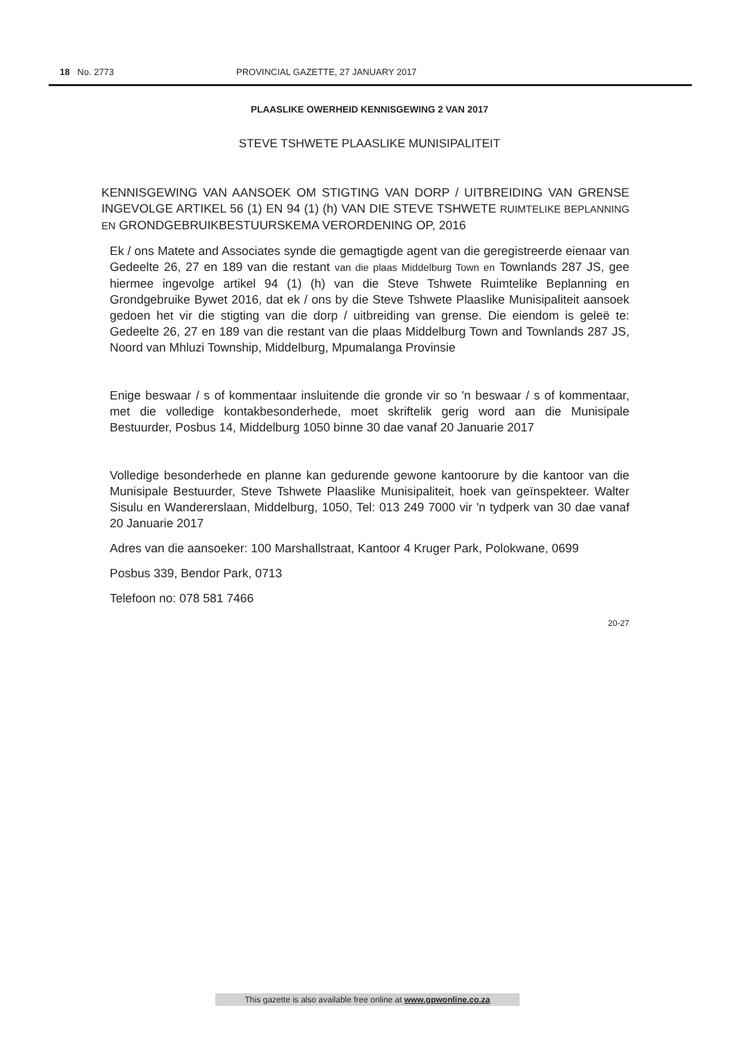18 No. 2773 PROVINCIAL GAZETTE, 27 JANUARY 2017
PLAASLIKE OWERHEID KENNISGEWING 2 VAN 2017
STEVE TSHWETE PLAASLIKE MUNISIPALITEIT
KENNISGEWING VAN AANSOEK OM STIGTING VAN DORP / UITBREIDING VAN GRENSE INGEVOLGE ARTIKEL 56 (1) EN 94 (1) (h) VAN DIE STEVE TSHWETE RUIMTELIKE BEPLANNING EN GRONDGEBRUIKBESTUURSKEMA VERORDENING OP, 2016
Ek / ons Matete and Associates synde die gemagtigde agent van die geregistreerde eienaar van Gedeelte 26, 27 en 189 van die restant van die plaas Middelburg Town en Townlands 287 JS, gee hiermee ingevolge artikel 94 (1) (h) van die Steve Tshwete Ruimtelike Beplanning en Grondgebruike Bywet 2016, dat ek / ons by die Steve Tshwete Plaaslike Munisipaliteit aansoek gedoen het vir die stigting van die dorp / uitbreiding van grense. Die eiendom is geleë te: Gedeelte 26, 27 en 189 van die restant van die plaas Middelburg Town and Townlands 287 JS, Noord van Mhluzi Township, Middelburg, Mpumalanga Provinsie
Enige beswaar / s of kommentaar insluitende die gronde vir so 'n beswaar / s of kommentaar, met die volledige kontakbesonderhede, moet skriftelik gerig word aan die Munisipale Bestuurder, Posbus 14, Middelburg 1050 binne 30 dae vanaf 20 Januarie 2017
Volledige besonderhede en planne kan gedurende gewone kantoorure by die kantoor van die Munisipale Bestuurder, Steve Tshwete Plaaslike Munisipaliteit, hoek van geïnspekteer. Walter Sisulu en Wandererslaan, Middelburg, 1050, Tel: 013 249 7000 vir 'n tydperk van 30 dae vanaf 20 Januarie 2017
Adres van die aansoeker: 100 Marshallstraat, Kantoor 4 Kruger Park, Polokwane, 0699
Posbus 339, Bendor Park, 0713
Telefoon no: 078 581 7466
20-27
This gazette is also available free online at www.gpwonline.co.za